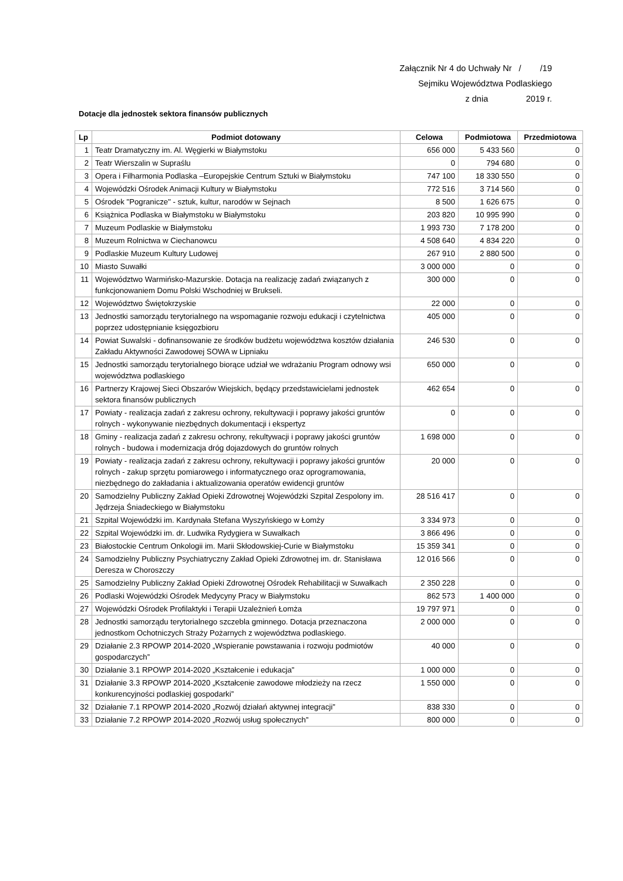Załącznik Nr 4 do Uchwały Nr / /19
Sejmiku Województwa Podlaskiego
z dnia 2019 r.
Dotacje dla jednostek sektora finansów publicznych
| Lp | Podmiot dotowany | Celowa | Podmiotowa | Przedmiotowa |
| --- | --- | --- | --- | --- |
| 1 | Teatr Dramatyczny im. Al. Węgierki w Białymstoku | 656 000 | 5 433 560 | 0 |
| 2 | Teatr Wierszalin w Supraślu | 0 | 794 680 | 0 |
| 3 | Opera i Filharmonia Podlaska –Europejskie Centrum Sztuki w Białymstoku | 747 100 | 18 330 550 | 0 |
| 4 | Wojewódzki Ośrodek Animacji Kultury w Białymstoku | 772 516 | 3 714 560 | 0 |
| 5 | Ośrodek "Pogranicze" - sztuk, kultur, narodów w Sejnach | 8 500 | 1 626 675 | 0 |
| 6 | Książnica Podlaska w Białymstoku w Białymstoku | 203 820 | 10 995 990 | 0 |
| 7 | Muzeum Podlaskie w Białymstoku | 1 993 730 | 7 178 200 | 0 |
| 8 | Muzeum Rolnictwa w Ciechanowcu | 4 508 640 | 4 834 220 | 0 |
| 9 | Podlaskie Muzeum Kultury Ludowej | 267 910 | 2 880 500 | 0 |
| 10 | Miasto Suwałki | 3 000 000 | 0 | 0 |
| 11 | Województwo Warmińsko-Mazurskie. Dotacja na realizację zadań związanych z funkcjonowaniem Domu Polski Wschodniej w Brukseli. | 300 000 | 0 | 0 |
| 12 | Województwo Świętokrzyskie | 22 000 | 0 | 0 |
| 13 | Jednostki samorządu terytorialnego na wspomaganie rozwoju edukacji i czytelnictwa poprzez udostępnianie księgozbioru | 405 000 | 0 | 0 |
| 14 | Powiat Suwalski - dofinansowanie ze środków budżetu województwa kosztów działania Zakładu Aktywności Zawodowej SOWA w Lipniaku | 246 530 | 0 | 0 |
| 15 | Jednostki samorządu terytorialnego biorące udział we wdrażaniu Program odnowy wsi województwa podlaskiego | 650 000 | 0 | 0 |
| 16 | Partnerzy Krajowej Sieci Obszarów Wiejskich, będący przedstawicielami jednostek sektora finansów publicznych | 462 654 | 0 | 0 |
| 17 | Powiaty - realizacja zadań z zakresu ochrony, rekultywacji i poprawy jakości gruntów rolnych - wykonywanie niezbędnych dokumentacji i ekspertyz | 0 | 0 | 0 |
| 18 | Gminy - realizacja zadań z zakresu ochrony, rekultywacji i poprawy jakości gruntów rolnych - budowa i modernizacja dróg dojazdowych do gruntów rolnych | 1 698 000 | 0 | 0 |
| 19 | Powiaty - realizacja zadań z zakresu ochrony, rekultywacji i poprawy jakości gruntów rolnych - zakup sprzętu pomiarowego i informatycznego oraz oprogramowania, niezbędnego do zakładania i aktualizowania operatów ewidencji gruntów | 20 000 | 0 | 0 |
| 20 | Samodzielny Publiczny Zakład Opieki Zdrowotnej Wojewódzki Szpital Zespolony im. Jędrzeja Śniadeckiego w Białymstoku | 28 516 417 | 0 | 0 |
| 21 | Szpital Wojewódzki im. Kardynała Stefana Wyszyńskiego w Łomży | 3 334 973 | 0 | 0 |
| 22 | Szpital Wojewódzki im. dr. Ludwika Rydygiera w Suwałkach | 3 866 496 | 0 | 0 |
| 23 | Białostockie Centrum Onkologii im. Marii Skłodowskiej-Curie w Białymstoku | 15 359 341 | 0 | 0 |
| 24 | Samodzielny Publiczny Psychiatryczny Zakład Opieki Zdrowotnej im. dr. Stanisława Deresza w Choroszczy | 12 016 566 | 0 | 0 |
| 25 | Samodzielny Publiczny Zakład Opieki Zdrowotnej Ośrodek Rehabilitacji w Suwałkach | 2 350 228 | 0 | 0 |
| 26 | Podlaski Wojewódzki Ośrodek Medycyny Pracy w Białymstoku | 862 573 | 1 400 000 | 0 |
| 27 | Wojewódzki Ośrodek Profilaktyki i Terapii Uzależnień Łomża | 19 797 971 | 0 | 0 |
| 28 | Jednostki samorządu terytorialnego szczebla gminnego. Dotacja przeznaczona jednostkom Ochotniczych Straży Pożarnych z województwa podlaskiego. | 2 000 000 | 0 | 0 |
| 29 | Działanie 2.3 RPOWP 2014-2020 „Wspieranie powstawania i rozwoju podmiotów gospodarczych” | 40 000 | 0 | 0 |
| 30 | Działanie 3.1 RPOWP 2014-2020 „Kształcenie i edukacja” | 1 000 000 | 0 | 0 |
| 31 | Działanie 3.3 RPOWP 2014-2020 „Kształcenie zawodowe młodzieży na rzecz konkurencyjności podlaskiej gospodarki” | 1 550 000 | 0 | 0 |
| 32 | Działanie 7.1 RPOWP 2014-2020 „Rozwój działań aktywnej integracji” | 838 330 | 0 | 0 |
| 33 | Działanie 7.2 RPOWP 2014-2020 „Rozwój usług społecznych” | 800 000 | 0 | 0 |